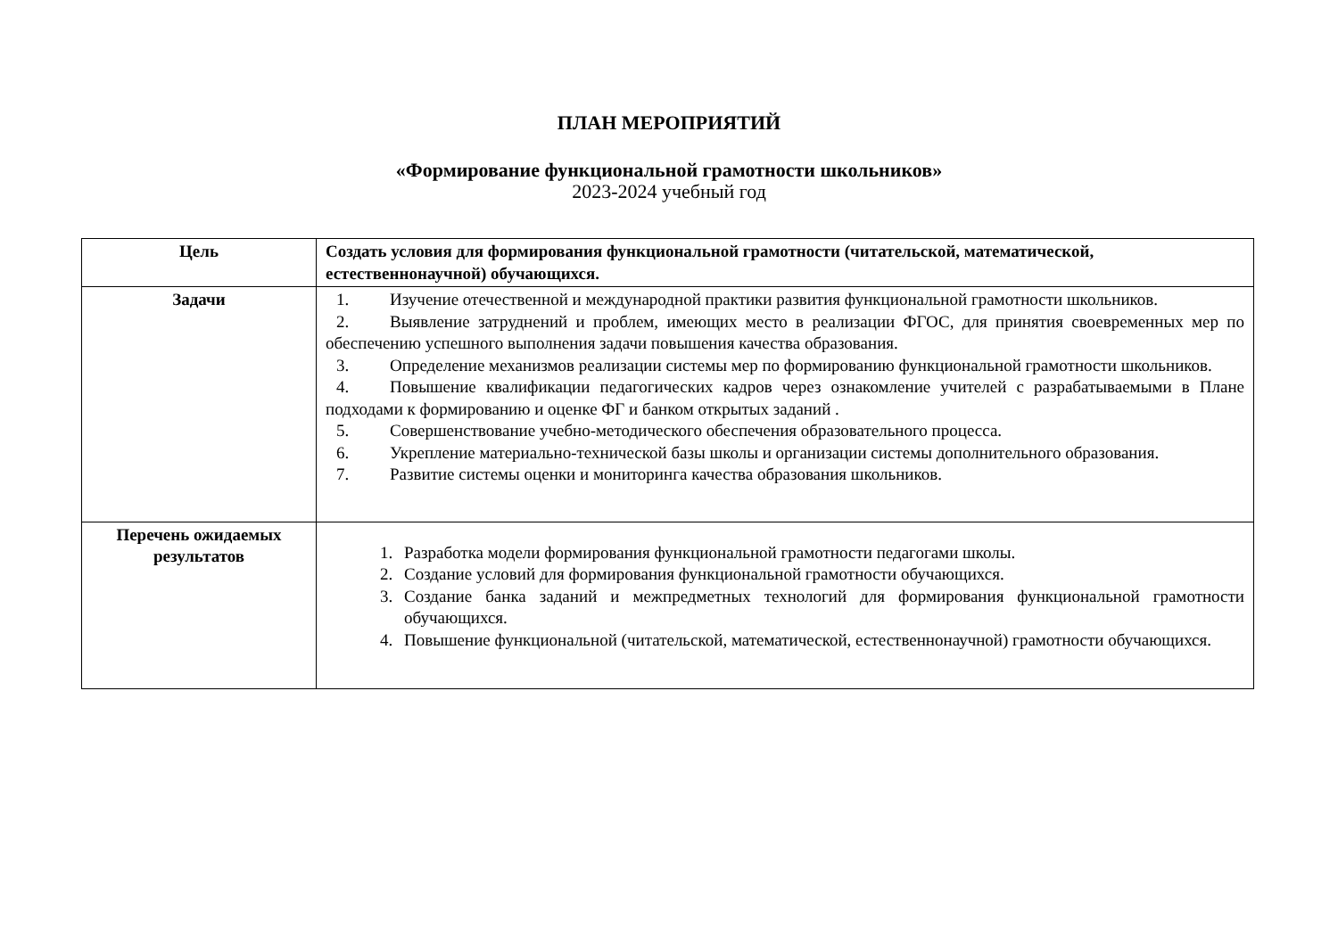ПЛАН МЕРОПРИЯТИЙ
«Формирование функциональной грамотности школьников»
2023-2024 учебный год
| Цель | Создать условия для формирования функциональной грамотности (читательской, математической, естественнонаучной) обучающихся. |
| Задачи | 1. Изучение отечественной и международной практики развития функциональной грамотности школьников. 2. Выявление затруднений и проблем, имеющих место в реализации ФГОС, для принятия своевременных мер по обеспечению успешного выполнения задачи повышения качества образования. 3. Определение механизмов реализации системы мер по формированию функциональной грамотности школьников. 4. Повышение квалификации педагогических кадров через ознакомление учителей с разрабатываемыми в Плане подходами к формированию и оценке ФГ и банком открытых заданий . 5. Совершенствование учебно-методического обеспечения образовательного процесса. 6. Укрепление материально-технической базы школы и организации системы дополнительного образования. 7. Развитие системы оценки и мониторинга качества образования школьников. |
| Перечень ожидаемых результатов | 1. Разработка модели формирования функциональной грамотности педагогами школы. 2. Создание условий для формирования функциональной грамотности обучающихся. 3. Создание банка заданий и межпредметных технологий для формирования функциональной грамотности обучающихся. 4. Повышение функциональной (читательской, математической, естественнонаучной) грамотности обучающихся. |